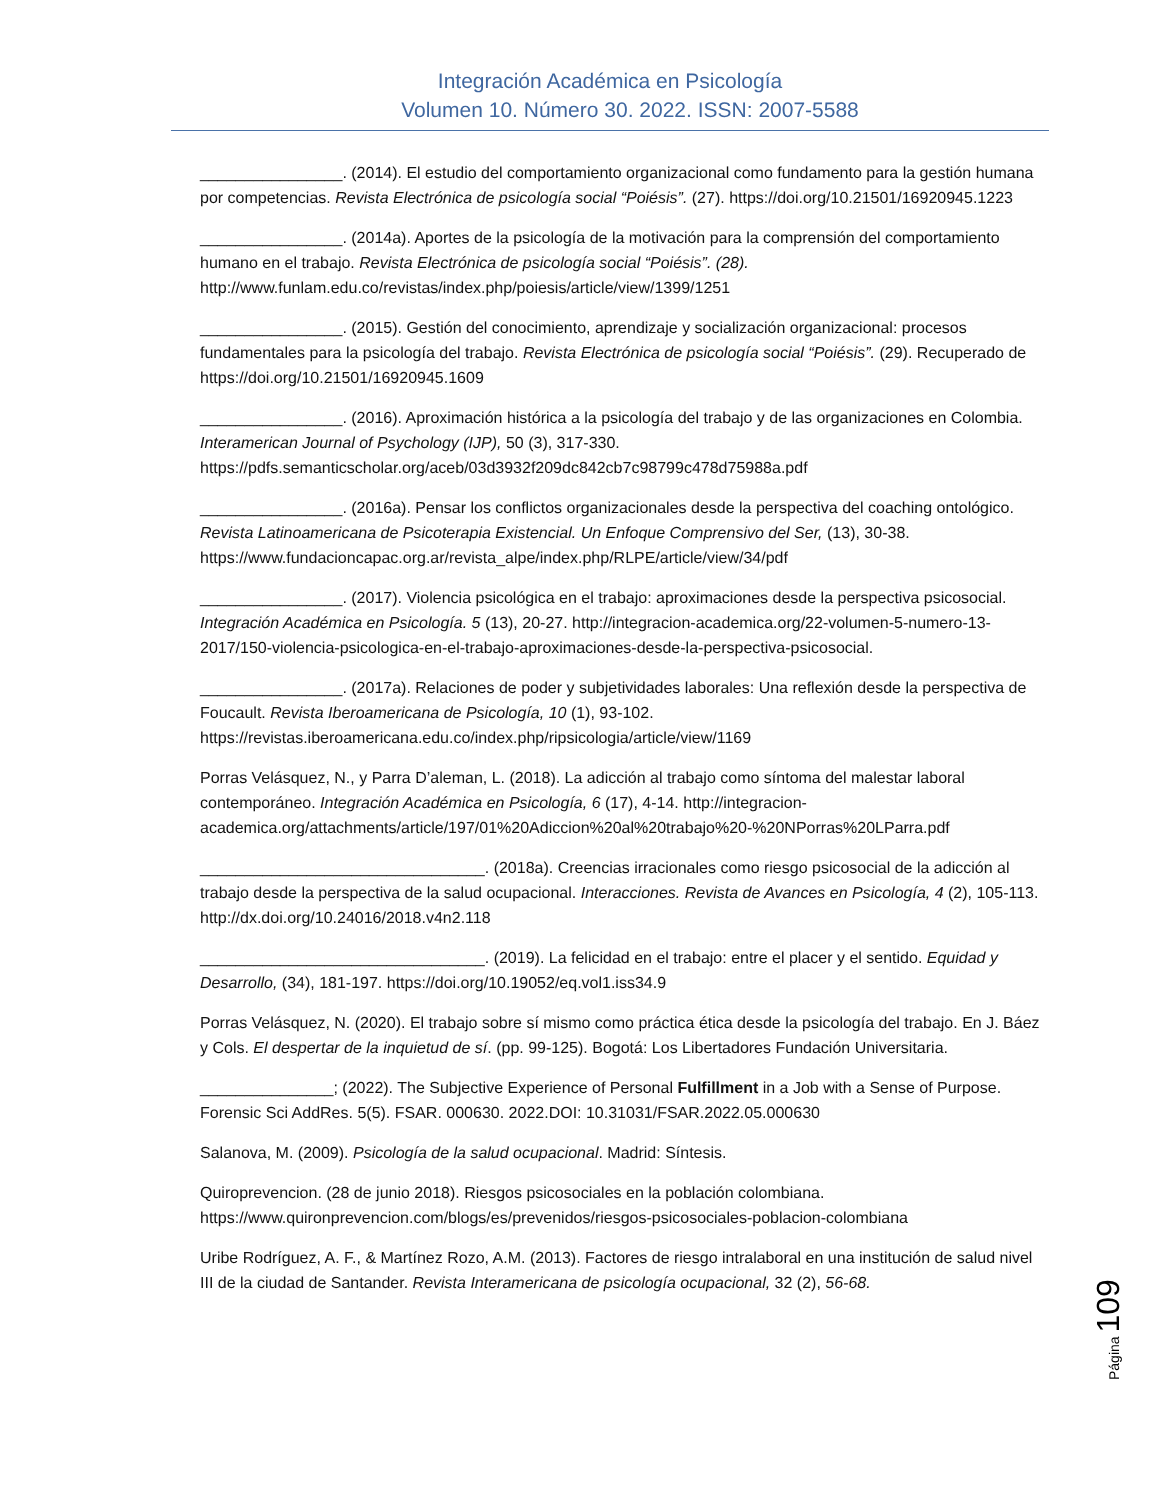Integración Académica en Psicología
Volumen 10. Número 30. 2022. ISSN: 2007-5588
________________. (2014). El estudio del comportamiento organizacional como fundamento para la gestión humana por competencias. Revista Electrónica de psicología social “Poiésis”. (27). https://doi.org/10.21501/16920945.1223
________________. (2014a). Aportes de la psicología de la motivación para la comprensión del comportamiento humano en el trabajo. Revista Electrónica de psicología social “Poiésis”. (28). http://www.funlam.edu.co/revistas/index.php/poiesis/article/view/1399/1251
________________. (2015). Gestión del conocimiento, aprendizaje y socialización organizacional: procesos fundamentales para la psicología del trabajo. Revista Electrónica de psicología social “Poiésis”. (29). Recuperado de https://doi.org/10.21501/16920945.1609
________________. (2016). Aproximación histórica a la psicología del trabajo y de las organizaciones en Colombia. Interamerican Journal of Psychology (IJP), 50 (3), 317-330. https://pdfs.semanticscholar.org/aceb/03d3932f209dc842cb7c98799c478d75988a.pdf
________________. (2016a). Pensar los conflictos organizacionales desde la perspectiva del coaching ontológico. Revista Latinoamericana de Psicoterapia Existencial. Un Enfoque Comprensivo del Ser, (13), 30-38. https://www.fundacioncapac.org.ar/revista_alpe/index.php/RLPE/article/view/34/pdf
________________. (2017). Violencia psicológica en el trabajo: aproximaciones desde la perspectiva psicosocial. Integración Académica en Psicología. 5 (13), 20-27. http://integracion-academica.org/22-volumen-5-numero-13-2017/150-violencia-psicologica-en-el-trabajo-aproximaciones-desde-la-perspectiva-psicosocial.
________________. (2017a). Relaciones de poder y subjetividades laborales: Una reflexión desde la perspectiva de Foucault. Revista Iberoamericana de Psicología, 10 (1), 93-102. https://revistas.iberoamericana.edu.co/index.php/ripsicologia/article/view/1169
Porras Velásquez, N., y Parra D’aleman, L. (2018). La adicción al trabajo como síntoma del malestar laboral contemporáneo. Integración Académica en Psicología, 6 (17), 4-14. http://integracion-academica.org/attachments/article/197/01%20Adiccion%20al%20trabajo%20-%20NPorras%20LParra.pdf
________________________________. (2018a). Creencias irracionales como riesgo psicosocial de la adicción al trabajo desde la perspectiva de la salud ocupacional. Interacciones. Revista de Avances en Psicología, 4 (2), 105-113. http://dx.doi.org/10.24016/2018.v4n2.118
________________________________. (2019). La felicidad en el trabajo: entre el placer y el sentido. Equidad y Desarrollo, (34), 181-197. https://doi.org/10.19052/eq.vol1.iss34.9
Porras Velásquez, N. (2020). El trabajo sobre sí mismo como práctica ética desde la psicología del trabajo. En J. Báez y Cols. El despertar de la inquietud de sí. (pp. 99-125). Bogotá: Los Libertadores Fundación Universitaria.
_______________; (2022). The Subjective Experience of Personal Fulfillment in a Job with a Sense of Purpose. Forensic Sci AddRes. 5(5). FSAR. 000630. 2022.DOI: 10.31031/FSAR.2022.05.000630
Salanova, M. (2009). Psicología de la salud ocupacional. Madrid: Síntesis.
Quiroprevencion. (28 de junio 2018). Riesgos psicosociales en la población colombiana. https://www.quironprevencion.com/blogs/es/prevenidos/riesgos-psicosociales-poblacion-colombiana
Uribe Rodríguez, A. F., & Martínez Rozo, A.M. (2013). Factores de riesgo intralaboral en una institución de salud nivel III de la ciudad de Santander. Revista Interamericana de psicología ocupacional, 32 (2), 56-68.
Página 109